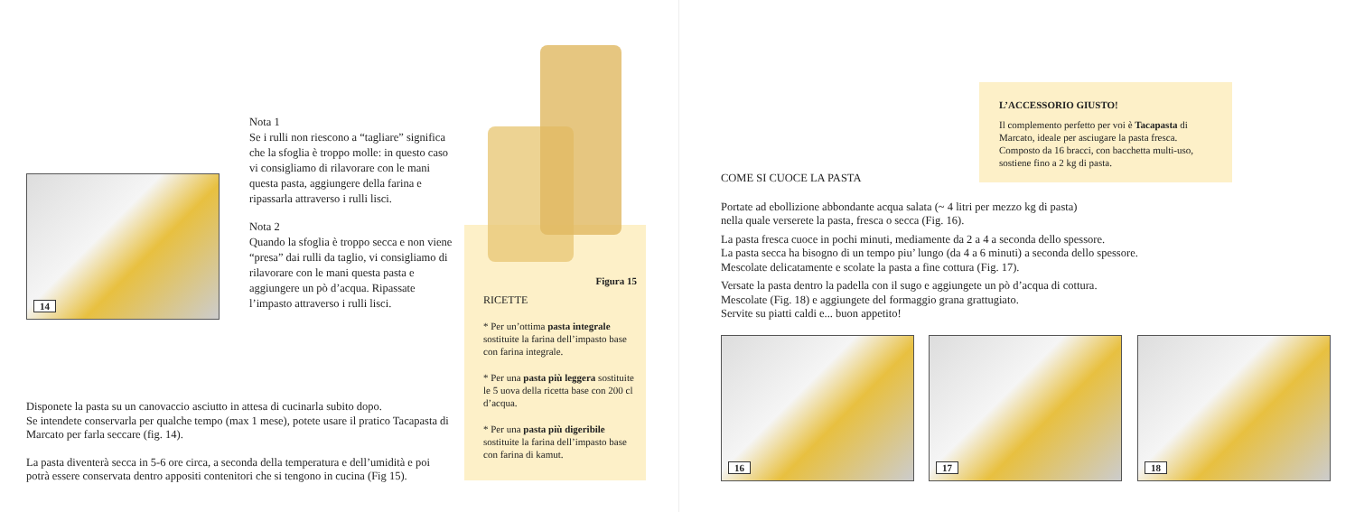14
Nota 1
Se i rulli non riescono a “tagliare” significa che la sfoglia è troppo molle: in questo caso vi consigliamo di rilavorare con le mani questa pasta, aggiungere della farina e ripassarla attraverso i rulli lisci.
Nota 2
Quando la sfoglia è troppo secca e non viene “presa” dai rulli da taglio, vi consigliamo di rilavorare con le mani questa pasta e aggiungere un pò d’acqua. Ripassate l’impasto attraverso i rulli lisci.
Disponete la pasta su un canovaccio asciutto in attesa di cucinarla subito dopo.
Se intendete conservarla per qualche tempo (max 1 mese), potete usare il pratico Tacapasta di Marcato per farla seccare (fig. 14).
La pasta diventerà secca in 5-6 ore circa, a seconda della temperatura e dell’umidità e poi potrà essere conservata dentro appositi contenitori che si tengono in cucina (Fig 15).
Figura 15
RICETTE
* Per un’ottima pasta integrale sostituite la farina dell’impasto base con farina integrale.
* Per una pasta più leggera sostituite le 5 uova della ricetta base con 200 cl d’acqua.
* Per una pasta più digeribile sostituite la farina dell’impasto base con farina di kamut.
L’ACCESSORIO GIUSTO!
Il complemento perfetto per voi è Tacapasta di Marcato, ideale per asciugare la pasta fresca. Composto da 16 bracci, con bacchetta multi-uso, sostiene fino a 2 kg di pasta.
COME SI CUOCE LA PASTA
Portate ad ebollizione abbondante acqua salata (~ 4 litri per mezzo kg di pasta)
nella quale verserete la pasta, fresca o secca (Fig. 16).
La pasta fresca cuoce in pochi minuti, mediamente da 2 a 4 a seconda dello spessore.
La pasta secca ha bisogno di un tempo piu’ lungo (da 4 a 6 minuti) a seconda dello spessore.
Mescolate delicatamente e scolate la pasta a fine cottura (Fig. 17).
Versate la pasta dentro la padella con il sugo e aggiungete un pò d’acqua di cottura.
Mescolate (Fig. 18) e aggiungete del formaggio grana grattugiato.
Servite su piatti caldi e... buon appetito!
16 17 18